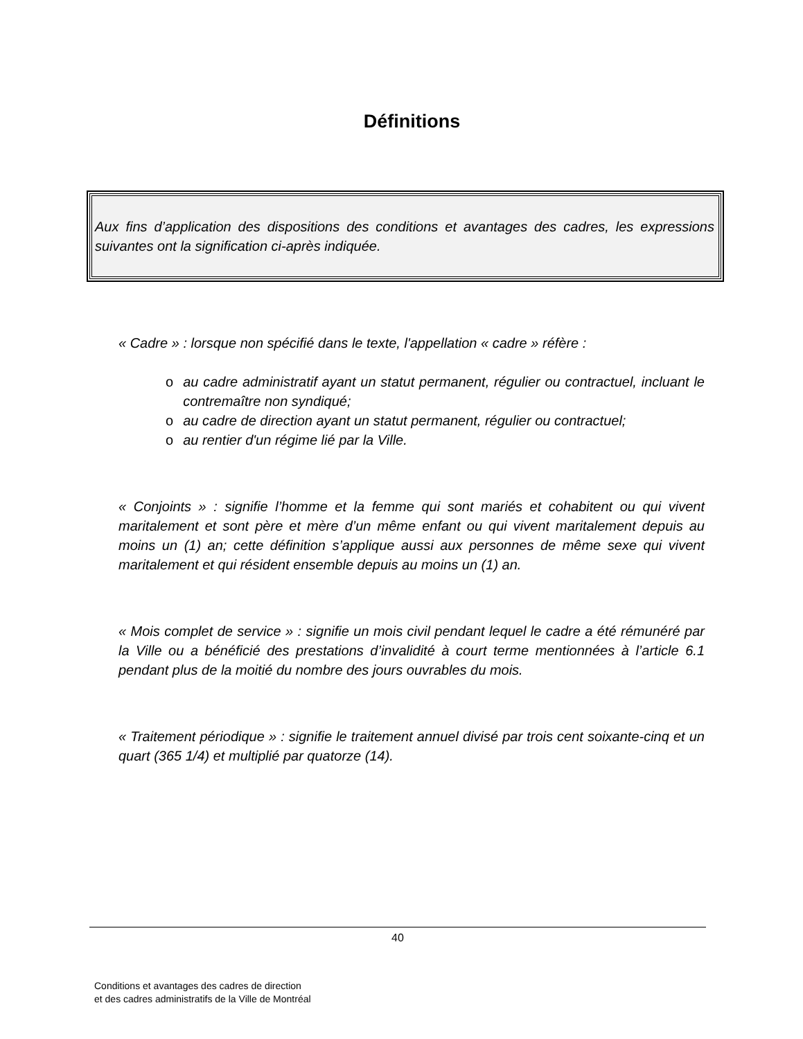Définitions
Aux fins d’application des dispositions des conditions et avantages des cadres, les expressions suivantes ont la signification ci-après indiquée.
« Cadre » : lorsque non spécifié dans le texte, l'appellation « cadre » réfère :
o au cadre administratif ayant un statut permanent, régulier ou contractuel, incluant le contremaître non syndiqué;
o au cadre de direction ayant un statut permanent, régulier ou contractuel;
o au rentier d'un régime lié par la Ville.
« Conjoints » : signifie l’homme et la femme qui sont mariés et cohabitent ou qui vivent maritalement et sont père et mère d’un même enfant ou qui vivent maritalement depuis au moins un (1) an; cette définition s’applique aussi aux personnes de même sexe qui vivent maritalement et qui résident ensemble depuis au moins un (1) an.
« Mois complet de service » : signifie un mois civil pendant lequel le cadre a été rémunéré par la Ville ou a bénéficié des prestations d’invalidité à court terme mentionnées à l’article 6.1 pendant plus de la moitié du nombre des jours ouvrables du mois.
« Traitement périodique » : signifie le traitement annuel divisé par trois cent soixante-cinq et un quart (365 1/4) et multiplié par quatorze (14).
40
Conditions et avantages des cadres de direction
et des cadres administratifs de la Ville de Montréal